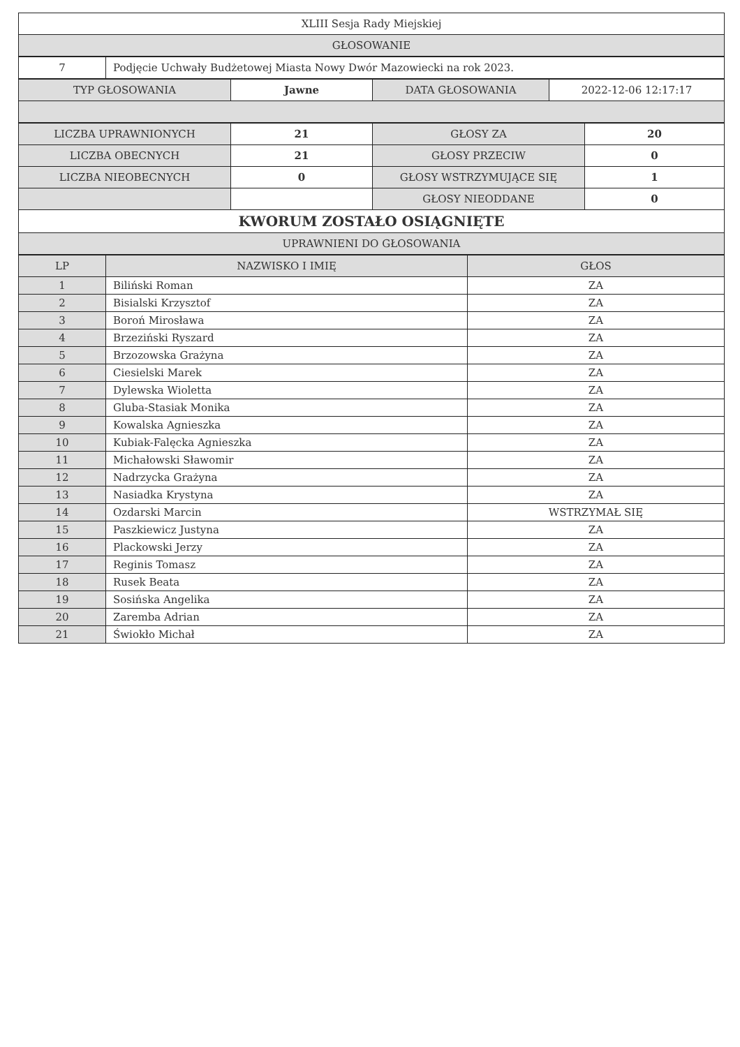| XLIII Sesja Rady Miejskiej |
| GŁOSOWANIE |
| 7 | Podjęcie Uchwały Budżetowej Miasta Nowy Dwór Mazowiecki na rok 2023. |
| TYP GŁOSOWANIA | Jawne | DATA GŁOSOWANIA | 2022-12-06 12:17:17 |
| LICZBA UPRAWNIONYCH | 21 | GŁOSY ZA | 20 |
| LICZBA OBECNYCH | 21 | GŁOSY PRZECIW | 0 |
| LICZBA NIEOBECNYCH | 0 | GŁOSY WSTRZYMUJĄCE SIĘ | 1 |
| | | GŁOSY NIEODDANE | 0 |
| KWORUM ZOSTAŁO OSIĄGNIĘTE | | | |
| UPRAWNIENI DO GŁOSOWANIA | | | |
| LP | NAZWISKO I IMIĘ | GŁOS |
| --- | --- | --- |
| 1 | Biliński Roman | ZA |
| 2 | Bisialski Krzysztof | ZA |
| 3 | Boroń Mirosława | ZA |
| 4 | Brzeziński Ryszard | ZA |
| 5 | Brzozowska Grażyna | ZA |
| 6 | Ciesielski Marek | ZA |
| 7 | Dylewska Wioletta | ZA |
| 8 | Gluba-Stasiak Monika | ZA |
| 9 | Kowalska Agnieszka | ZA |
| 10 | Kubiak-Falęcka Agnieszka | ZA |
| 11 | Michałowski Sławomir | ZA |
| 12 | Nadrzycka Grażyna | ZA |
| 13 | Nasiadka Krystyna | ZA |
| 14 | Ozdarski Marcin | WSTRZYMAŁ SIĘ |
| 15 | Paszkiewicz Justyna | ZA |
| 16 | Plackowski Jerzy | ZA |
| 17 | Reginis Tomasz | ZA |
| 18 | Rusek Beata | ZA |
| 19 | Sosińska Angelika | ZA |
| 20 | Zaremba Adrian | ZA |
| 21 | Świokło Michał | ZA |